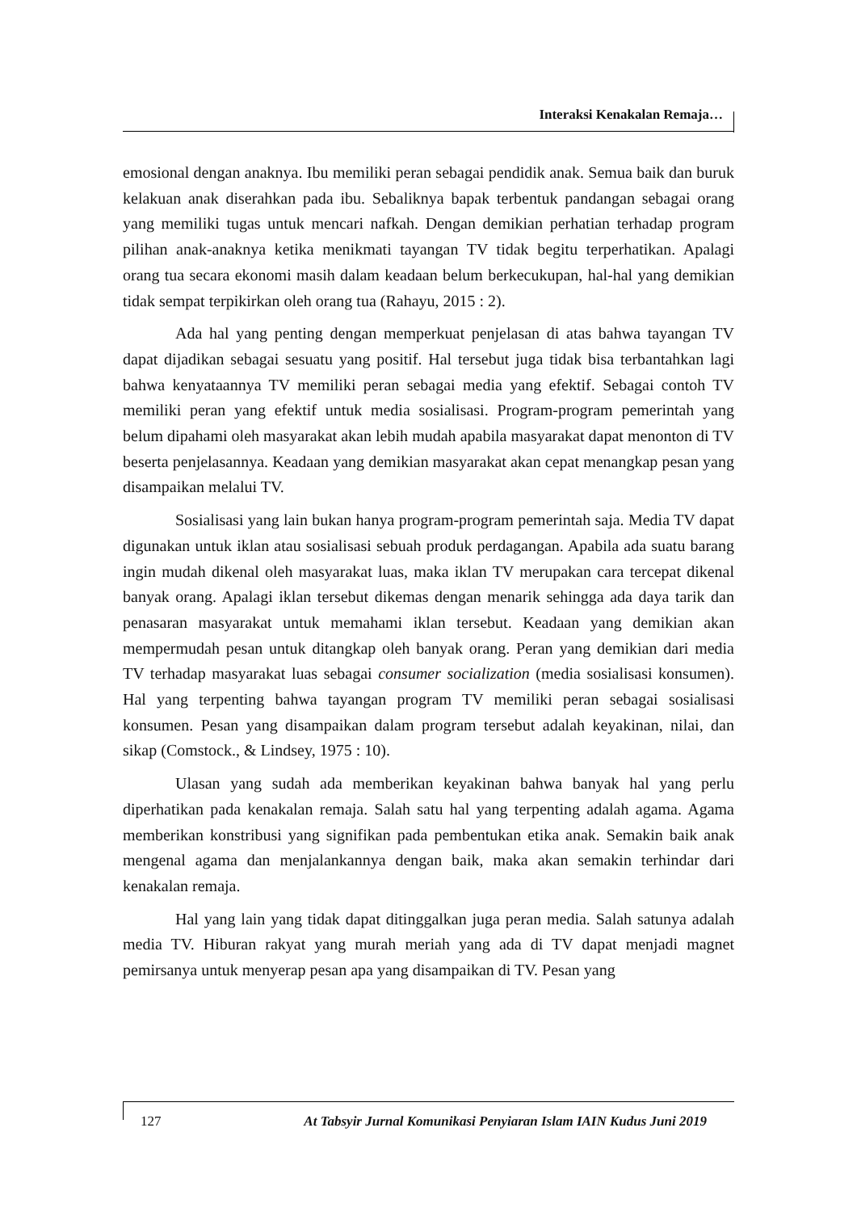Interaksi Kenakalan Remaja…
emosional dengan anaknya. Ibu memiliki peran sebagai pendidik anak. Semua baik dan buruk kelakuan anak diserahkan pada ibu. Sebaliknya bapak terbentuk pandangan sebagai orang yang memiliki tugas untuk mencari nafkah. Dengan demikian perhatian terhadap program pilihan anak-anaknya ketika menikmati tayangan TV tidak begitu terperhatikan. Apalagi orang tua secara ekonomi masih dalam keadaan belum berkecukupan, hal-hal yang demikian tidak sempat terpikirkan oleh orang tua (Rahayu, 2015 : 2).
Ada hal yang penting dengan memperkuat penjelasan di atas bahwa tayangan TV dapat dijadikan sebagai sesuatu yang positif. Hal tersebut juga tidak bisa terbantahkan lagi bahwa kenyataannya TV memiliki peran sebagai media yang efektif. Sebagai contoh TV memiliki peran yang efektif untuk media sosialisasi. Program-program pemerintah yang belum dipahami oleh masyarakat akan lebih mudah apabila masyarakat dapat menonton di TV beserta penjelasannya. Keadaan yang demikian masyarakat akan cepat menangkap pesan yang disampaikan melalui TV.
Sosialisasi yang lain bukan hanya program-program pemerintah saja. Media TV dapat digunakan untuk iklan atau sosialisasi sebuah produk perdagangan. Apabila ada suatu barang ingin mudah dikenal oleh masyarakat luas, maka iklan TV merupakan cara tercepat dikenal banyak orang. Apalagi iklan tersebut dikemas dengan menarik sehingga ada daya tarik dan penasaran masyarakat untuk memahami iklan tersebut. Keadaan yang demikian akan mempermudah pesan untuk ditangkap oleh banyak orang. Peran yang demikian dari media TV terhadap masyarakat luas sebagai consumer socialization (media sosialisasi konsumen). Hal yang terpenting bahwa tayangan program TV memiliki peran sebagai sosialisasi konsumen. Pesan yang disampaikan dalam program tersebut adalah keyakinan, nilai, dan sikap (Comstock., & Lindsey, 1975 : 10).
Ulasan yang sudah ada memberikan keyakinan bahwa banyak hal yang perlu diperhatikan pada kenakalan remaja. Salah satu hal yang terpenting adalah agama. Agama memberikan konstribusi yang signifikan pada pembentukan etika anak. Semakin baik anak mengenal agama dan menjalankannya dengan baik, maka akan semakin terhindar dari kenakalan remaja.
Hal yang lain yang tidak dapat ditinggalkan juga peran media. Salah satunya adalah media TV. Hiburan rakyat yang murah meriah yang ada di TV dapat menjadi magnet pemirsanya untuk menyerap pesan apa yang disampaikan di TV. Pesan yang
127 At Tabsyir Jurnal Komunikasi Penyiaran Islam IAIN Kudus Juni 2019